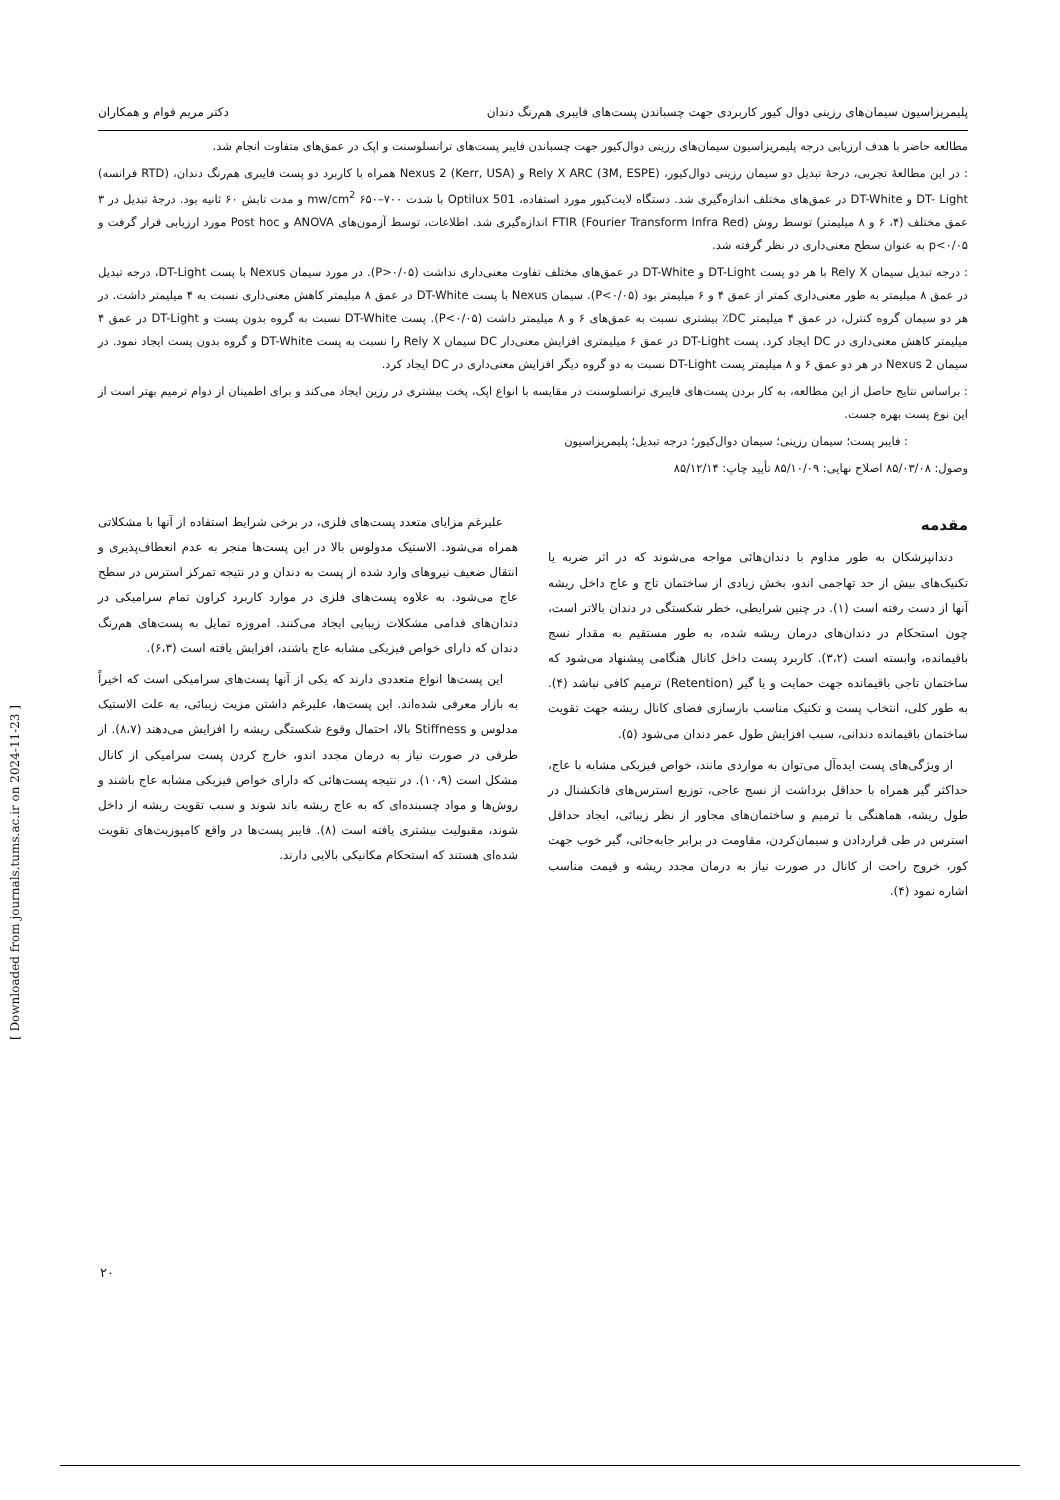پلیمریزاسیون سیمان‌های رزینی دوال کیور کاربردی جهت چسباندن پست‌های فایبری هم‌رنگ دندان دکتر مریم قوام و همکاران
مطالعه حاضر با هدف ارزیابی درجه پلیمریزاسیون سیمان‌های رزینی دوال‌کیور جهت چسباندن فایبر پست‌های ترانسلوسنت و اپک در عمق‌های متفاوت انجام شد.
: در این مطالعهٔ تجربی، درجهٔ تبدیل دو سیمان رزینی دوال‌کیور، Rely X ARC (3M, ESPE) و Nexus 2 (Kerr, USA) همراه با کاربرد دو پست فایبری هم‌رنگ دندان، (RTD فرانسه) DT- Light و DT-White در عمق‌های مختلف اندازه‌گیری شد. دستگاه لایت‌کیور مورد استفاده، Optilux 501 با شدت ۷۰۰–۶۵۰ mw/cm<sup>2</sup> و مدت تابش ۶۰ ثانیه بود. درجهٔ تبدیل در ۳ عمق مختلف (۴، ۶ و ۸ میلیمتر) توسط روش FTIR (Fourier Transform Infra Red) اندازه‌گیری شد. اطلاعات، توسط آزمون‌های ANOVA و Post hoc مورد ارزیابی قرار گرفت و p<۰/۰۵ به عنوان سطح معنی‌داری در نظر گرفته شد.
: درجه تبدیل سیمان Rely X با هر دو پست DT-Light و DT-White در عمق‌های مختلف تفاوت معنی‌داری نداشت (P>۰/۰۵). در مورد سیمان Nexus با پست DT-Light، درجه تبدیل در عمق ۸ میلیمتر به طور معنی‌داری کمتر از عمق ۴ و ۶ میلیمتر بود (P<۰/۰۵). سیمان Nexus با پست DT-White در عمق ۸ میلیمتر کاهش معنی‌داری نسبت به ۴ میلیمتر داشت. در هر دو سیمان گروه کنترل، در عمق ۴ میلیمتر DC٪ بیشتری نسبت به عمق‌های ۶ و ۸ میلیمتر داشت (P<۰/۰۵). پست DT-White نسبت به گروه بدون پست و DT-Light در عمق ۴ میلیمتر کاهش معنی‌داری در DC ایجاد کرد. پست DT-Light در عمق ۶ میلیمتری افزایش معنی‌دار DC سیمان Rely X را نسبت به پست DT-White و گروه بدون پست ایجاد نمود. در سیمان Nexus 2 در هر دو عمق ۶ و ۸ میلیمتر پست DT-Light نسبت به دو گروه دیگر افزایش معنی‌داری در DC ایجاد کرد.
: براساس نتایج حاصل از این مطالعه، به کار بردن پست‌های فایبری ترانسلوسنت در مقایسه با انواع اپک، پخت بیشتری در رزین ایجاد می‌کند و برای اطمینان از دوام ترمیم بهتر است از این نوع پست بهره جست.
: فایبر پست؛ سیمان رزینی؛ سیمان دوال‌کیور؛ درجه تبدیل؛ پلیمریزاسیون
وصول: ۸۵/۰۳/۰۸ اصلاح نهایی: ۸۵/۱۰/۰۹ تأیید چاپ: ۸۵/۱۲/۱۴
مقدمه
دندانپزشکان به طور مداوم با دندان‌هائی مواجه می‌شوند که در اثر ضربه یا تکنیک‌های بیش از حد تهاجمی اندو، بخش زیادی از ساختمان تاج و عاج داخل ریشه آنها از دست رفته است (۱). در چنین شرایطی، خطر شکستگی در دندان بالاتر است، چون استحکام در دندان‌های درمان ریشه شده، به طور مستقیم به مقدار نسج باقیمانده، وابسته است (۳،۲). کاربرد پست داخل کانال هنگامی پیشنهاد می‌شود که ساختمان تاجی باقیمانده جهت حمایت و یا گیر (Retention) ترمیم کافی نباشد (۴). به طور کلی، انتخاب پست و تکنیک مناسب بازسازی فضای کانال ریشه جهت تقویت ساختمان باقیمانده دندانی، سبب افزایش طول عمر دندان می‌شود (۵).
از ویژگی‌های پست ایده‌آل می‌توان به مواردی مانند، خواص فیزیکی مشابه با عاج، حداکثر گیر همراه با حداقل برداشت از نسج عاجی، توزیع استرس‌های فانکشنال در طول ریشه، هماهنگی با ترمیم و ساختمان‌های مجاور از نظر زیبائی، ایجاد حداقل استرس در طی قراردادن و سیمان‌کردن، مقاومت در برابر جابه‌جائی، گیر خوب جهت کور، خروج راحت از کانال در صورت نیاز به درمان مجدد ریشه و قیمت مناسب اشاره نمود (۴).
علیرغم مزایای متعدد پست‌های فلزی، در برخی شرایط استفاده از آنها با مشکلاتی همراه می‌شود. الاستیک مدولوس بالا در این پست‌ها منجر به عدم انعطاف‌پذیری و انتقال ضعیف نیروهای وارد شده از پست به دندان و در نتیجه تمرکز استرس در سطح عاج می‌شود. به علاوه پست‌های فلزی در موارد کاربرد کراون تمام سرامیکی در دندان‌های قدامی مشکلات زیبایی ایجاد می‌کنند. امروزه تمایل به پست‌های هم‌رنگ دندان که دارای خواص فیزیکی مشابه عاج باشند، افزایش یافته است (۶،۳).
این پست‌ها انواع متعددی دارند که یکی از آنها پست‌های سرامیکی است که اخیراً به بازار معرفی شده‌اند. این پست‌ها، علیرغم داشتن مزیت زیبائی، به علت الاستیک مدلوس و Stiffness بالا، احتمال وقوع شکستگی ریشه را افزایش می‌دهند (۸،۷). از طرفی در صورت نیاز به درمان مجدد اندو، خارج کردن پست سرامیکی از کانال مشکل است (۱۰،۹). در نتیجه پست‌هائی که دارای خواص فیزیکی مشابه عاج باشند و روش‌ها و مواد چسبنده‌ای که به عاج ریشه باند شوند و سبب تقویت ریشه از داخل شوند، مقبولیت بیشتری یافته است (۸). فایبر پست‌ها در واقع کامپوزیت‌های تقویت شده‌ای هستند که استحکام مکانیکی بالایی دارند.
[ Downloaded from journals.tums.ac.ir on 2024-11-23 ]
۲۰